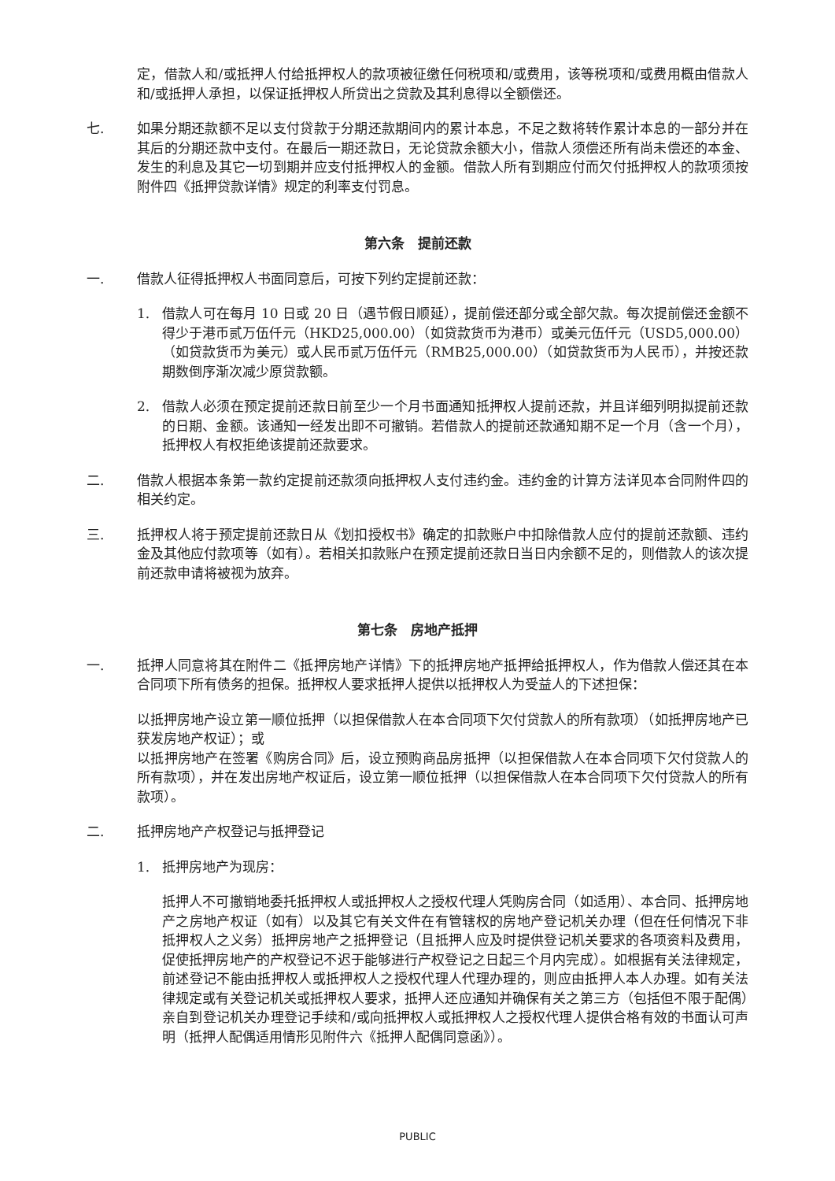定，借款人和/或抵押人付给抵押权人的款项被征缴任何税项和/或费用，该等税项和/或费用概由借款人和/或抵押人承担，以保证抵押权人所贷出之贷款及其利息得以全额偿还。
七. 如果分期还款额不足以支付贷款于分期还款期间内的累计本息，不足之数将转作累计本息的一部分并在其后的分期还款中支付。在最后一期还款日，无论贷款余额大小，借款人须偿还所有尚未偿还的本金、发生的利息及其它一切到期并应支付抵押权人的金额。借款人所有到期应付而欠付抵押权人的款项须按附件四《抵押贷款详情》规定的利率支付罚息。
第六条　提前还款
一. 借款人征得抵押权人书面同意后，可按下列约定提前还款：
1. 借款人可在每月 10 日或 20 日（遇节假日顺延），提前偿还部分或全部欠款。每次提前偿还金额不得少于港币贰万伍仟元（HKD25,000.00）（如贷款货币为港币）或美元伍仟元（USD5,000.00）（如贷款货币为美元）或人民币贰万伍仟元（RMB25,000.00）（如贷款货币为人民币），并按还款期数倒序渐次减少原贷款额。
2. 借款人必须在预定提前还款日前至少一个月书面通知抵押权人提前还款，并且详细列明拟提前还款的日期、金额。该通知一经发出即不可撤销。若借款人的提前还款通知期不足一个月（含一个月）， 抵押权人有权拒绝该提前还款要求。
二. 借款人根据本条第一款约定提前还款须向抵押权人支付违约金。违约金的计算方法详见本合同附件四的相关约定。
三. 抵押权人将于预定提前还款日从《划扣授权书》确定的扣款账户中扣除借款人应付的提前还款额、违约金及其他应付款项等（如有）。若相关扣款账户在预定提前还款日当日内余额不足的，则借款人的该次提前还款申请将被视为放弃。
第七条　房地产抵押
一. 抵押人同意将其在附件二《抵押房地产详情》下的抵押房地产抵押给抵押权人，作为借款人偿还其在本合同项下所有债务的担保。抵押权人要求抵押人提供以抵押权人为受益人的下述担保：
以抵押房地产设立第一顺位抵押（以担保借款人在本合同项下欠付贷款人的所有款项）（如抵押房地产已获发房地产权证）；或
以抵押房地产在签署《购房合同》后，设立预购商品房抵押（以担保借款人在本合同项下欠付贷款人的所有款项），并在发出房地产权证后，设立第一顺位抵押（以担保借款人在本合同项下欠付贷款人的所有款项）。
二. 抵押房地产产权登记与抵押登记
1. 抵押房地产为现房：
抵押人不可撤销地委托抵押权人或抵押权人之授权代理人凭购房合同（如适用）、本合同、抵押房地产之房地产权证（如有）以及其它有关文件在有管辖权的房地产登记机关办理（但在任何情况下非抵押权人之义务）抵押房地产之抵押登记（且抵押人应及时提供登记机关要求的各项资料及费用，促使抵押房地产的产权登记不迟于能够进行产权登记之日起三个月内完成）。如根据有关法律规定，前述登记不能由抵押权人或抵押权人之授权代理人代理办理的，则应由抵押人本人办理。如有关法律规定或有关登记机关或抵押权人要求，抵押人还应通知并确保有关之第三方（包括但不限于配偶）亲自到登记机关办理登记手续和/或向抵押权人或抵押权人之授权代理人提供合格有效的书面认可声明（抵押人配偶适用情形见附件六《抵押人配偶同意函》）。
PUBLIC